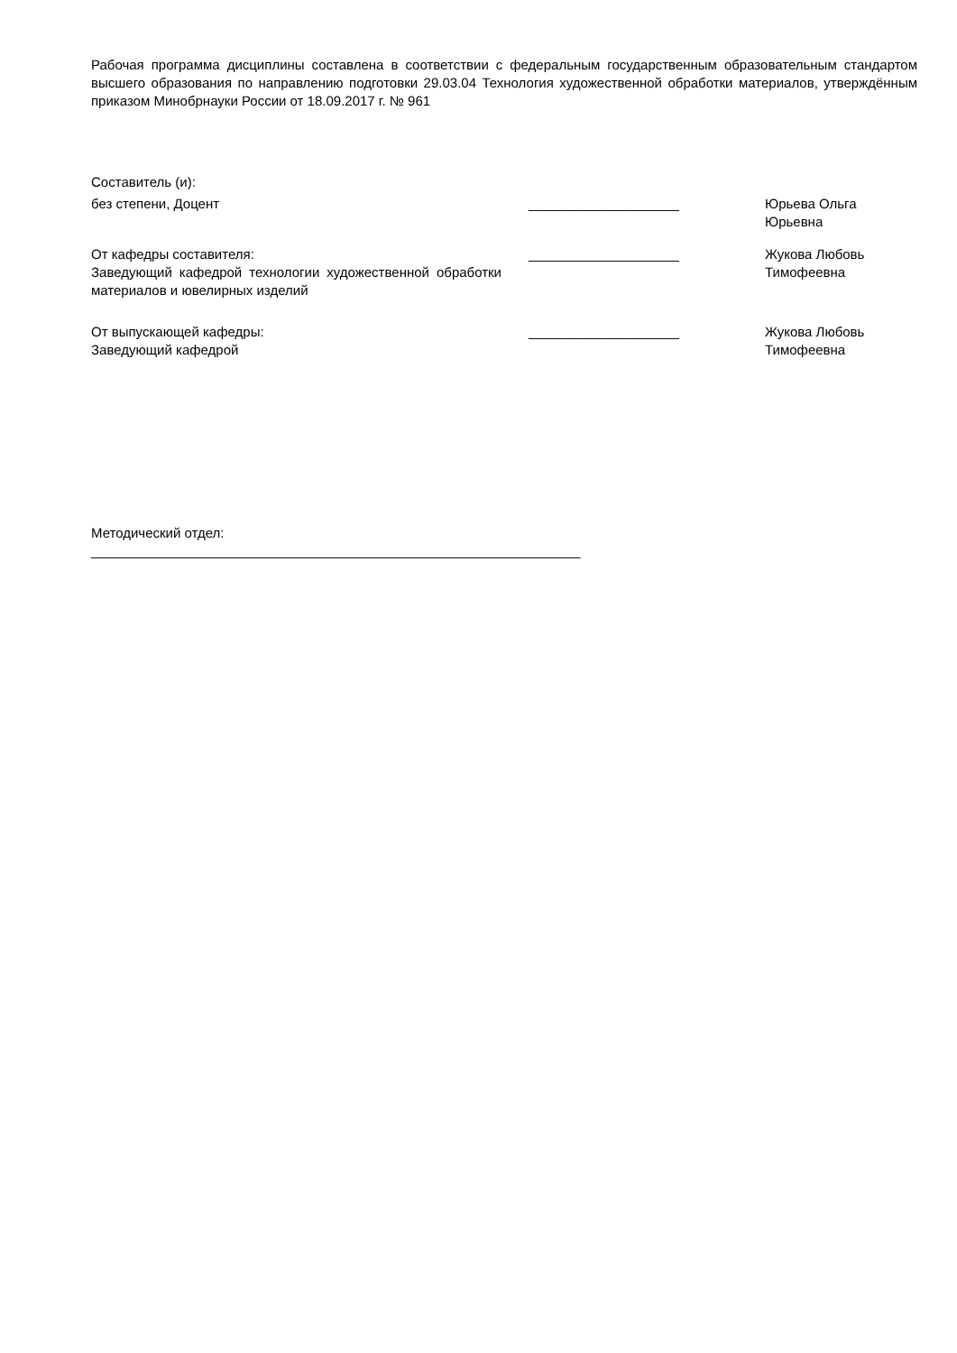Рабочая программа дисциплины составлена в соответствии с федеральным государственным образовательным стандартом высшего образования по направлению подготовки 29.03.04 Технология художественной обработки материалов, утверждённым приказом Минобрнауки России от 18.09.2017 г. № 961
Составитель (и):
| без степени, Доцент | ____________________ | Юрьева Ольга Юрьевна |
| От кафедры составителя: Заведующий кафедрой технологии художественной обработки материалов и ювелирных изделий | ____________________ | Жукова Любовь Тимофеевна |
| От выпускающей кафедры: Заведующий кафедрой | ____________________ | Жукова Любовь Тимофеевна |
Методический отдел:
_________________________________________________________________